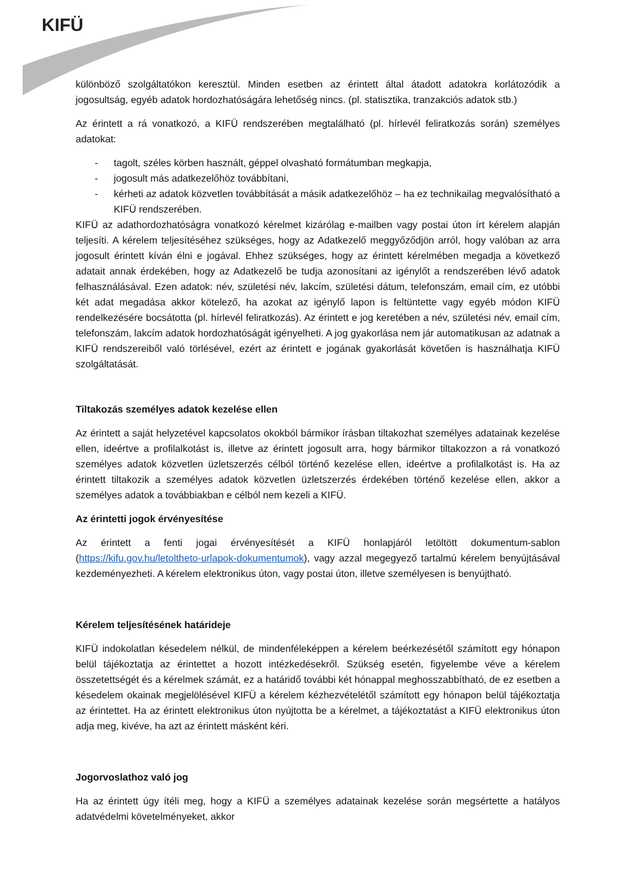KIFÜ
különböző szolgáltatókon keresztül. Minden esetben az érintett által átadott adatokra korlátozódik a jogosultság, egyéb adatok hordozhatóságára lehetőség nincs. (pl. statisztika, tranzakciós adatok stb.)
Az érintett a rá vonatkozó, a KIFÜ rendszerében megtalálható (pl. hírlevél feliratkozás során) személyes adatokat:
- tagolt, széles körben használt, géppel olvasható formátumban megkapja,
- jogosult más adatkezelőhöz továbbítani,
- kérheti az adatok közvetlen továbbítását a másik adatkezelőhöz – ha ez technikailag megvalósítható a KIFÜ rendszerében.
KIFÜ az adathordozhatóságra vonatkozó kérelmet kizárólag e-mailben vagy postai úton írt kérelem alapján teljesíti. A kérelem teljesítéséhez szükséges, hogy az Adatkezelő meggyőződjön arról, hogy valóban az arra jogosult érintett kíván élni e jogával. Ehhez szükséges, hogy az érintett kérelmében megadja a következő adatait annak érdekében, hogy az Adatkezelő be tudja azonosítani az igénylőt a rendszerében lévő adatok felhasználásával. Ezen adatok: név, születési név, lakcím, születési dátum, telefonszám, email cím, ez utóbbi két adat megadása akkor kötelező, ha azokat az igénylő lapon is feltüntette vagy egyéb módon KIFÜ rendelkezésére bocsátotta (pl. hírlevél feliratkozás). Az érintett e jog keretében a név, születési név, email cím, telefonszám, lakcím adatok hordozhatóságát igényelheti. A jog gyakorlása nem jár automatikusan az adatnak a KIFÜ rendszereiből való törlésével, ezért az érintett e jogának gyakorlását követően is használhatja KIFÜ szolgáltatását.
Tiltakozás személyes adatok kezelése ellen
Az érintett a saját helyzetével kapcsolatos okokból bármikor írásban tiltakozhat személyes adatainak kezelése ellen, ideértve a profilalkotást is, illetve az érintett jogosult arra, hogy bármikor tiltakozzon a rá vonatkozó személyes adatok közvetlen üzletszerzés célból történő kezelése ellen, ideértve a profilalkotást is. Ha az érintett tiltakozik a személyes adatok közvetlen üzletszerzés érdekében történő kezelése ellen, akkor a személyes adatok a továbbiakban e célból nem kezeli a KIFÜ.
Az érintetti jogok érvényesítése
Az érintett a fenti jogai érvényesítését a KIFÜ honlapjáról letöltött dokumentum-sablon (https://kifu.gov.hu/letoltheto-urlapok-dokumentumok), vagy azzal megegyező tartalmú kérelem benyújtásával kezdeményezheti. A kérelem elektronikus úton, vagy postai úton, illetve személyesen is benyújtható.
Kérelem teljesítésének határideje
KIFÜ indokolatlan késedelem nélkül, de mindenféleképpen a kérelem beérkezésétől számított egy hónapon belül tájékoztatja az érintettet a hozott intézkedésekről. Szükség esetén, figyelembe véve a kérelem összetettségét és a kérelmek számát, ez a határidő további két hónappal meghosszabbítható, de ez esetben a késedelem okainak megjelölésével KIFÜ a kérelem kézhezvételétől számított egy hónapon belül tájékoztatja az érintettet. Ha az érintett elektronikus úton nyújtotta be a kérelmet, a tájékoztatást a KIFÜ elektronikus úton adja meg, kivéve, ha azt az érintett másként kéri.
Jogorvoslathoz való jog
Ha az érintett úgy ítéli meg, hogy a KIFÜ a személyes adatainak kezelése során megsértette a hatályos adatvédelmi követelményeket, akkor